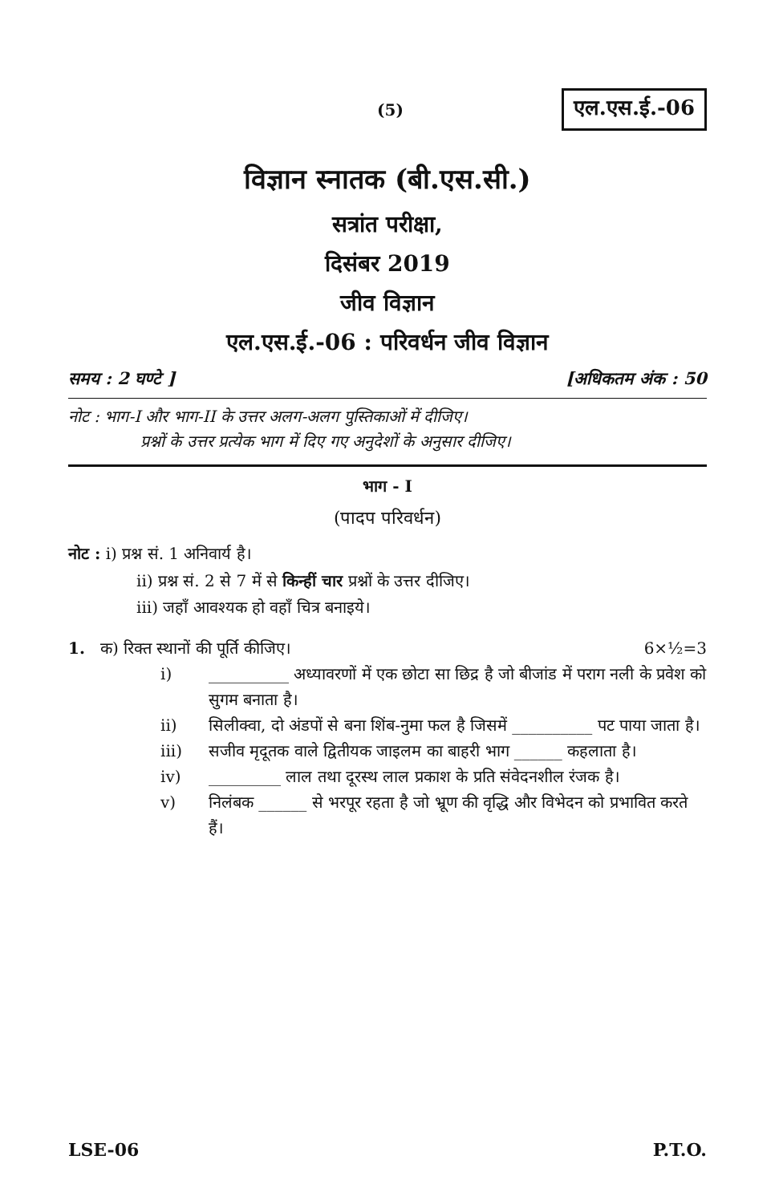(5)
एल.एस.ई.-06
विज्ञान स्नातक (बी.एस.सी.)
सत्रांत परीक्षा,
दिसंबर 2019
जीव विज्ञान
एल.एस.ई.-06 : परिवर्धन जीव विज्ञान
समय : 2 घण्टे ] [अधिकतम अंक : 50
नोट : भाग-I और भाग-II के उत्तर अलग-अलग पुस्तिकाओं में दीजिए।
प्रश्नों के उत्तर प्रत्येक भाग में दिए गए अनुदेशों के अनुसार दीजिए।
भाग - I
(पादप परिवर्धन)
नोट : i) प्रश्न सं. 1 अनिवार्य है।
ii) प्रश्न सं. 2 से 7 में से किन्हीं चार प्रश्नों के उत्तर दीजिए।
iii) जहाँ आवश्यक हो वहाँ चित्र बनाइये।
1. क) रिक्त स्थानों की पूर्ति कीजिए। 6×½=3
i) __________ अध्यावरणों में एक छोटा सा छिद्र है जो बीजांड में पराग नली के प्रवेश को सुगम बनाता है।
ii) सिलीक्वा, दो अंडपों से बना शिंब-नुमा फल है जिसमें __________ पट पाया जाता है।
iii) सजीव मृदूतक वाले द्वितीयक जाइलम का बाहरी भाग ______ कहलाता है।
iv) _________ लाल तथा दूरस्थ लाल प्रकाश के प्रति संवेदनशील रंजक है।
v) निलंबक ______ से भरपूर रहता है जो भ्रूण की वृद्धि और विभेदन को प्रभावित करते हैं।
LSE-06 P.T.O.